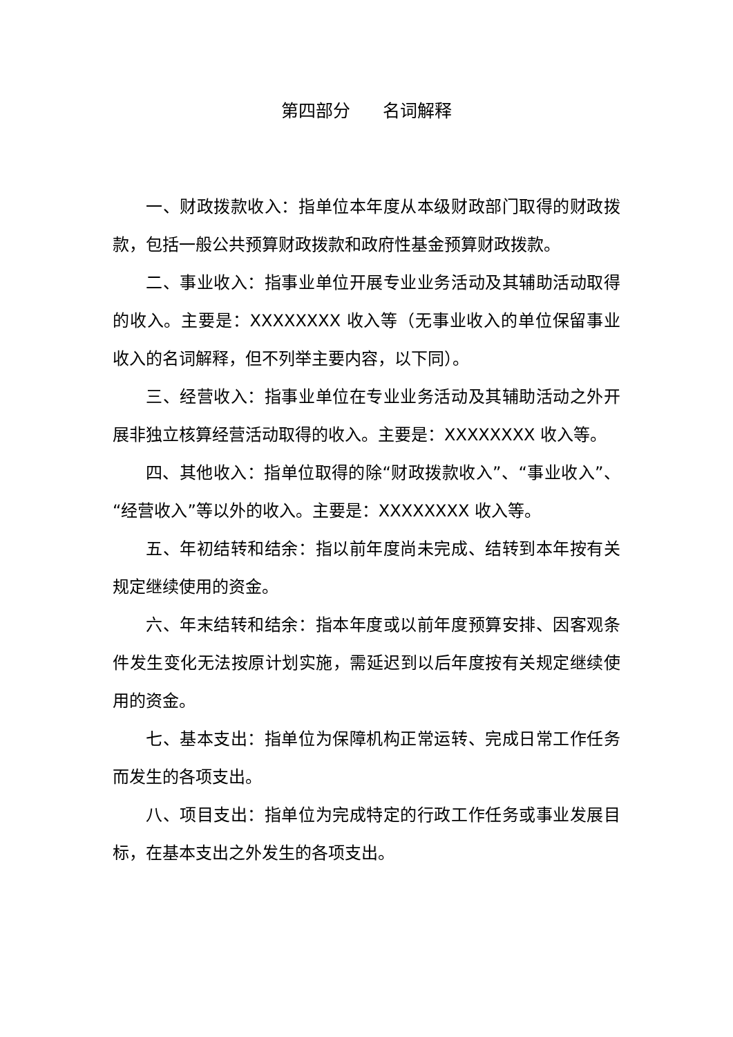第四部分 名词解释
一、财政拨款收入：指单位本年度从本级财政部门取得的财政拨款，包括一般公共预算财政拨款和政府性基金预算财政拨款。
二、事业收入：指事业单位开展专业业务活动及其辅助活动取得的收入。主要是：XXXXXXXX 收入等（无事业收入的单位保留事业收入的名词解释，但不列举主要内容，以下同）。
三、经营收入：指事业单位在专业业务活动及其辅助活动之外开展非独立核算经营活动取得的收入。主要是：XXXXXXXX 收入等。
四、其他收入：指单位取得的除“财政拨款收入”、“事业收入”、“经营收入”等以外的收入。主要是：XXXXXXXX 收入等。
五、年初结转和结余：指以前年度尚未完成、结转到本年按有关规定继续使用的资金。
六、年末结转和结余：指本年度或以前年度预算安排、因客观条件发生变化无法按原计划实施，需延迟到以后年度按有关规定继续使用的资金。
七、基本支出：指单位为保障机构正常运转、完成日常工作任务而发生的各项支出。
八、项目支出：指单位为完成特定的行政工作任务或事业发展目标，在基本支出之外发生的各项支出。